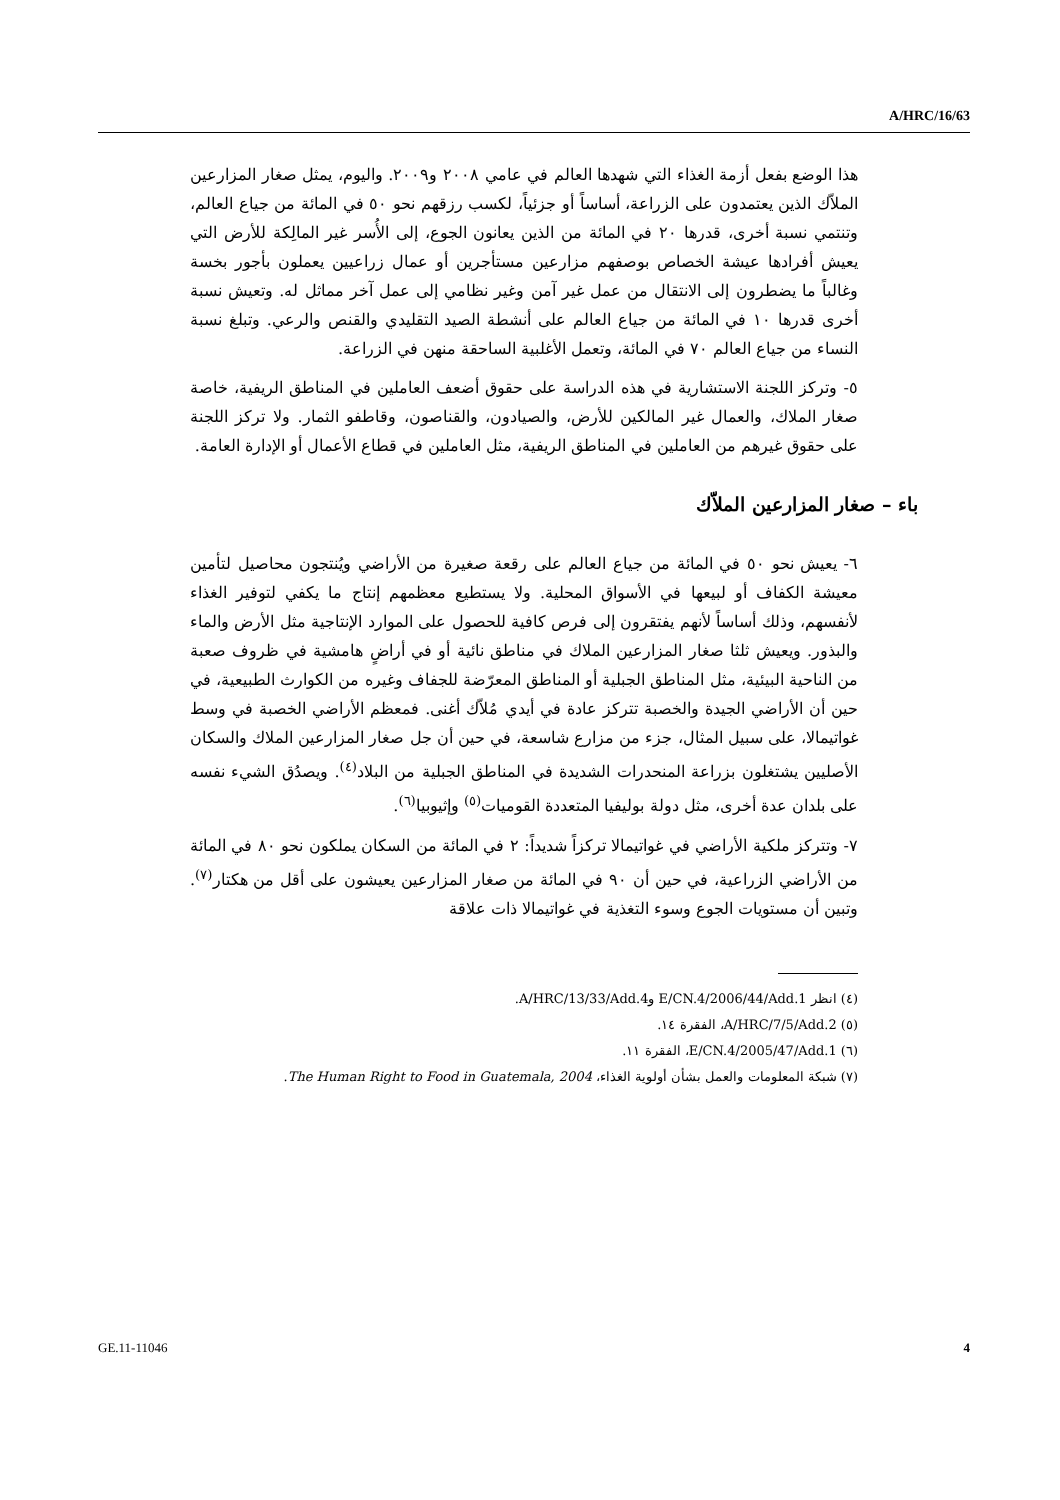A/HRC/16/63
هذا الوضع بفعل أزمة الغذاء التي شهدها العالم في عامي ٢٠٠٨ و٢٠٠٩. واليوم، يمثل صغار المزارعين الملاّك الذين يعتمدون على الزراعة، أساساً أو جزئياً، لكسب رزقهم نحو ٥٠ في المائة من جياع العالم، وتنتمي نسبة أخرى، قدرها ٢٠ في المائة من الذين يعانون الجوع، إلى الأُسر غير المالِكة للأرض التي يعيش أفرادها عيشة الخصاص بوصفهم مزارعين مستأجرين أو عمال زراعيين يعملون بأجور بخسة وغالباً ما يضطرون إلى الانتقال من عمل غير آمن وغير نظامي إلى عمل آخر مماثل له. وتعيش نسبة أخرى قدرها ١٠ في المائة من جياع العالم على أنشطة الصيد التقليدي والقنص والرعي. وتبلغ نسبة النساء من جياع العالم ٧٠ في المائة، وتعمل الأغلبية الساحقة منهن في الزراعة.
٥- وتركز اللجنة الاستشارية في هذه الدراسة على حقوق أضعف العاملين في المناطق الريفية، خاصة صغار الملاك، والعمال غير المالكين للأرض، والصيادون، والقناصون، وقاطفو الثمار. ولا تركز اللجنة على حقوق غيرهم من العاملين في المناطق الريفية، مثل العاملين في قطاع الأعمال أو الإدارة العامة.
باء – صغار المزارعين الملاّك
٦- يعيش نحو ٥٠ في المائة من جياع العالم على رقعة صغيرة من الأراضي ويُنتجون محاصيل لتأمين معيشة الكفاف أو لبيعها في الأسواق المحلية. ولا يستطيع معظمهم إنتاج ما يكفي لتوفير الغذاء لأنفسهم، وذلك أساساً لأنهم يفتقرون إلى فرص كافية للحصول على الموارد الإنتاجية مثل الأرض والماء والبذور. ويعيش ثلثا صغار المزارعين الملاك في مناطق نائية أو في أراضٍ هامشية في ظروف صعبة من الناحية البيئية، مثل المناطق الجبلية أو المناطق المعرّضة للجفاف وغيره من الكوارث الطبيعية، في حين أن الأراضي الجيدة والخصبة تتركز عادة في أيدي مُلاّك أغنى. فمعظم الأراضي الخصبة في وسط غواتيمالا، على سبيل المثال، جزء من مزارع شاسعة، في حين أن جل صغار المزارعين الملاك والسكان الأصليين يشتغلون بزراعة المنحدرات الشديدة في المناطق الجبلية من البلاد<sup>(٤)</sup>. ويصدُق الشيء نفسه على بلدان عدة أخرى، مثل دولة بوليفيا المتعددة القوميات<sup>(٥)</sup> وإثيوبيا<sup>(٦)</sup>.
٧- وتتركز ملكية الأراضي في غواتيمالا تركزاً شديداً: ٢ في المائة من السكان يملكون نحو ٨٠ في المائة من الأراضي الزراعية، في حين أن ٩٠ في المائة من صغار المزارعين يعيشون على أقل من هكتار<sup>(٧)</sup>. وتبين أن مستويات الجوع وسوء التغذية في غواتيمالا ذات علاقة
(٤) انظر E/CN.4/2006/44/Add.1 وA/HRC/13/33/Add.4.
(٥) A/HRC/7/5/Add.2، الفقرة ١٤.
(٦) E/CN.4/2005/47/Add.1، الفقرة ١١.
(٧) شبكة المعلومات والعمل بشأن أولوية الغذاء، The Human Right to Food in Guatemala, 2004.
GE.11-11046 4